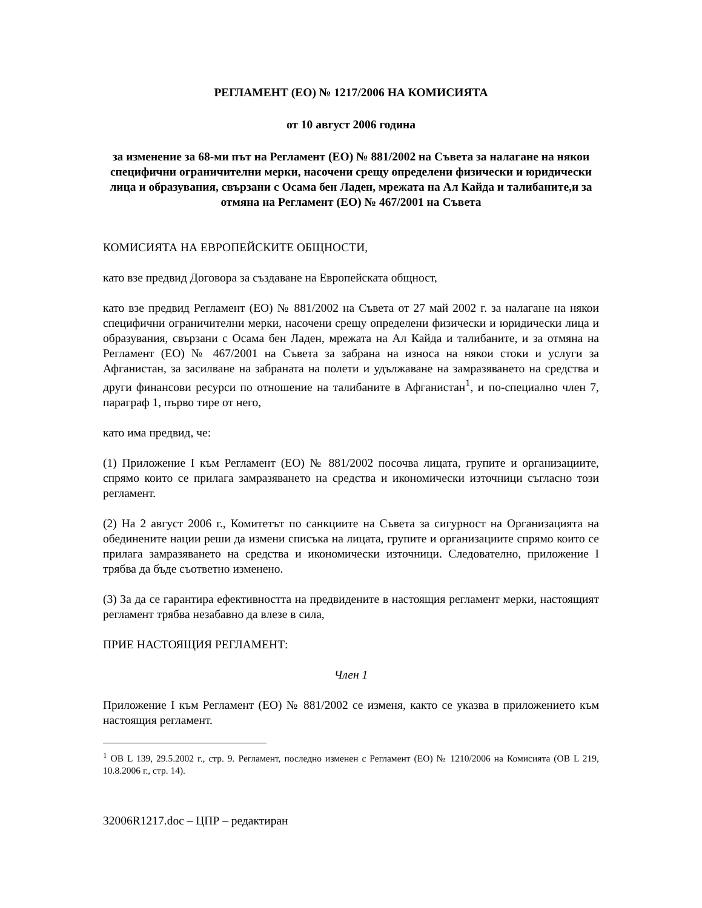РЕГЛАМЕНТ (ЕО) № 1217/2006 НА КОМИСИЯТА
от 10 август 2006 година
за изменение за 68-ми път на Регламент (ЕО) № 881/2002 на Съвета за налагане на някои специфични ограничителни мерки, насочени срещу определени физически и юридически лица и образувания, свързани с Осама бен Ладен, мрежата на Ал Кайда и талибаните,и за отмяна на Регламент (ЕО) № 467/2001 на Съвета
КОМИСИЯТА НА ЕВРОПЕЙСКИТЕ ОБЩНОСТИ,
като взе предвид Договора за създаване на Европейската общност,
като взе предвид Регламент (ЕО) № 881/2002 на Съвета от 27 май 2002 г. за налагане на някои специфични ограничителни мерки, насочени срещу определени физически и юридически лица и образувания, свързани с Осама бен Ладен, мрежата на Ал Кайда и талибаните, и за отмяна на Регламент (ЕО) № 467/2001 на Съвета за забрана на износа на някои стоки и услуги за Афганистан, за засилване на забраната на полети и удължаване на замразяването на средства и други финансови ресурси по отношение на талибаните в Афганистан<sup>1</sup>, и по-специално член 7, параграф 1, първо тире от него,
като има предвид, че:
(1) Приложение I към Регламент (ЕО) № 881/2002 посочва лицата, групите и организациите, спрямо които се прилага замразяването на средства и икономически източници съгласно този регламент.
(2) На 2 август 2006 г., Комитетът по санкциите на Съвета за сигурност на Организацията на обединените нации реши да измени списъка на лицата, групите и организациите спрямо които се прилага замразяването на средства и икономически източници. Следователно, приложение I трябва да бъде съответно изменено.
(3) За да се гарантира ефективността на предвидените в настоящия регламент мерки, настоящият регламент трябва незабавно да влезе в сила,
ПРИЕ НАСТОЯЩИЯ РЕГЛАМЕНТ:
Член 1
Приложение I към Регламент (ЕО) № 881/2002 се изменя, както се указва в приложението към настоящия регламент.
<sup>1</sup> ОВ L 139, 29.5.2002 г., стр. 9. Регламент, последно изменен с Регламент (ЕО) № 1210/2006 на Комисията (ОВ L 219, 10.8.2006 г., стр. 14).
32006R1217.doc – ЦПР – редактиран